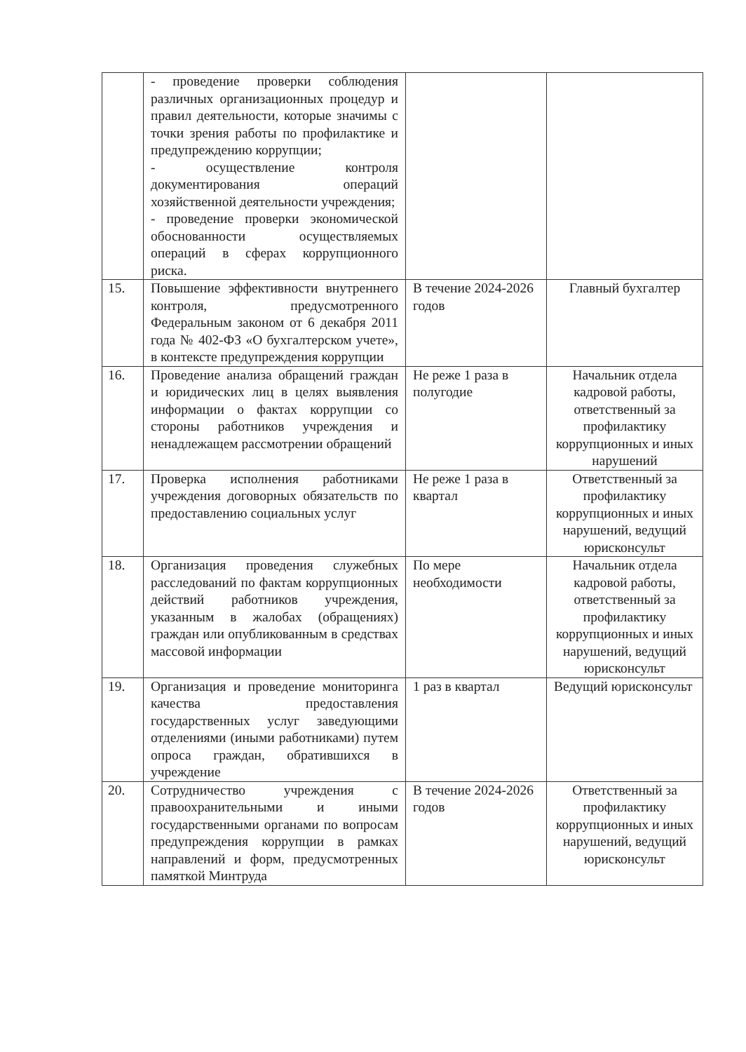| | - проведение проверки соблюдения различных организационных процедур и правил деятельности, которые значимы с точки зрения работы по профилактике и предупреждению коррупции; - осуществление контроля документирования операций хозяйственной деятельности учреждения; - проведение проверки экономической обоснованности осуществляемых операций в сферах коррупционного риска. | | |
| 15. | Повышение эффективности внутреннего контроля, предусмотренного Федеральным законом от 6 декабря 2011 года № 402-ФЗ «О бухгалтерском учете», в контексте предупреждения коррупции | В течение 2024-2026 годов | Главный бухгалтер |
| 16. | Проведение анализа обращений граждан и юридических лиц в целях выявления информации о фактах коррупции со стороны работников учреждения и ненадлежащем рассмотрении обращений | Не реже 1 раза в полугодие | Начальник отдела кадровой работы, ответственный за профилактику коррупционных и иных нарушений |
| 17. | Проверка исполнения работниками учреждения договорных обязательств по предоставлению социальных услуг | Не реже 1 раза в квартал | Ответственный за профилактику коррупционных и иных нарушений, ведущий юрисконсульт |
| 18. | Организация проведения служебных расследований по фактам коррупционных действий работников учреждения, указанным в жалобах (обращениях) граждан или опубликованным в средствах массовой информации | По мере необходимости | Начальник отдела кадровой работы, ответственный за профилактику коррупционных и иных нарушений, ведущий юрисконсульт |
| 19. | Организация и проведение мониторинга качества предоставления государственных услуг заведующими отделениями (иными работниками) путем опроса граждан, обратившихся в учреждение | 1 раз в квартал | Ведущий юрисконсульт |
| 20. | Сотрудничество учреждения с правоохранительными и иными государственными органами по вопросам предупреждения коррупции в рамках направлений и форм, предусмотренных памяткой Минтруда | В течение 2024-2026 годов | Ответственный за профилактику коррупционных и иных нарушений, ведущий юрисконсульт |